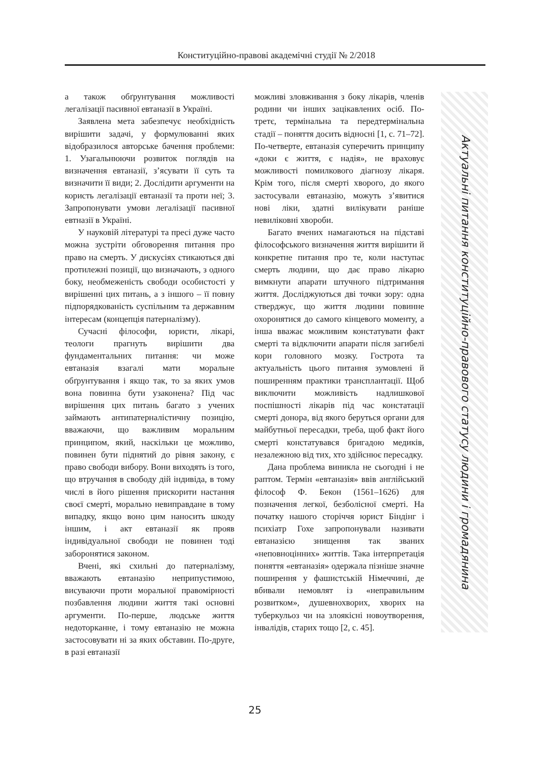Конституційно-правові академічні студії № 2/2018
а також обґрунтування можливості легалізації пасивної евтаназії в Україні.
Заявлена мета забезпечує необхідність вирішити задачі, у формулюванні яких відобразилося авторське бачення проблеми: 1. Узагальнюючи розвиток поглядів на визначення евтаназії, з’ясувати її суть та визначити її види; 2. Дослідити аргументи на користь легалізації евтаназії та проти неї; 3. Запропонувати умови легалізації пасивної евтназії в Україні.
У науковій літературі та пресі дуже часто можна зустріти обговорення питання про право на смерть. У дискусіях стикаються дві протилежні позиції, що визначають, з одного боку, необмеженість свободи особистості у вирішенні цих питань, а з іншого – її повну підпорядкованість суспільним та державним інтересам (концепція патерналізму).
Сучасні філософи, юристи, лікарі, теологи прагнуть вирішити два фундаментальних питання: чи може евтаназія взагалі мати моральне обґрунтування і якщо так, то за яких умов вона повинна бути узаконена? Під час вирішення цих питань багато з учених займають антипатерналістичну позицію, вважаючи, що важливим моральним принципом, який, наскільки це можливо, повинен бути піднятий до рівня закону, є право свободи вибору. Вони виходять із того, що втручання в свободу дій індивіда, в тому числі в його рішення прискорити настання своєї смерті, морально невиправдане в тому випадку, якщо воно цим наносить шкоду іншим, і акт евтаназії як прояв індивідуальної свободи не повинен тоді заборонятися законом.
Вчені, які схильні до патерналізму, вважають евтаназію неприпустимою, висуваючи проти моральної правомірності позбавлення людини життя такі основні аргументи. По-перше, людське життя недоторканне, і тому евтаназію не можна застосовувати ні за яких обставин. По-друге, в разі евтаназії
можливі зловживання з боку лікарів, членів родини чи інших зацікавлених осіб. По-третє, термінальна та передтермінальна стадії – поняття досить відносні [1, с. 71–72]. По-четверте, евтаназія суперечить принципу «доки є життя, є надія», не враховує можливості помилкового діагнозу лікаря. Крім того, після смерті хворого, до якого застосували евтаназію, можуть з’явитися нові ліки, здатні вилікувати раніше невиліковні хвороби.
Багато вчених намагаються на підставі філософського визначення життя вирішити й конкретне питання про те, коли наступає смерть людини, що дає право лікарю вимкнути апарати штучного підтримання життя. Досліджуються дві точки зору: одна стверджує, що життя людини повинне охоронятися до самого кінцевого моменту, а інша вважає можливим констатувати факт смерті та відключити апарати після загибелі кори головного мозку. Гострота та актуальність цього питання зумовлені й поширенням практики трансплантації. Щоб виключити можливість надлишкової поспішності лікарів під час констатації смерті донора, від якого беруться органи для майбутньої пересадки, треба, щоб факт його смерті констатувався бригадою медиків, незалежною від тих, хто здійснює пересадку.
Дана проблема виникла не сьогодні і не раптом. Термін «евтаназія» ввів англійський філософ Ф. Бекон (1561–1626) для позначення легкої, безболісної смерті. На початку нашого сторіччя юрист Біндінг і психіатр Гохе запропонували називати евтаназією знищення так званих «неповноцінних» життів. Така інтерпретація поняття «евтаназія» одержала пізніше значне поширення у фашистській Німеччині, де вбивали немовлят із «неправильним розвитком», душевнохворих, хворих на туберкульоз чи на злоякісні новоутворення, інвалідів, старих тощо [2, с. 45].
Актуальні питання конституційно-правового статусу людини і громадянина
25